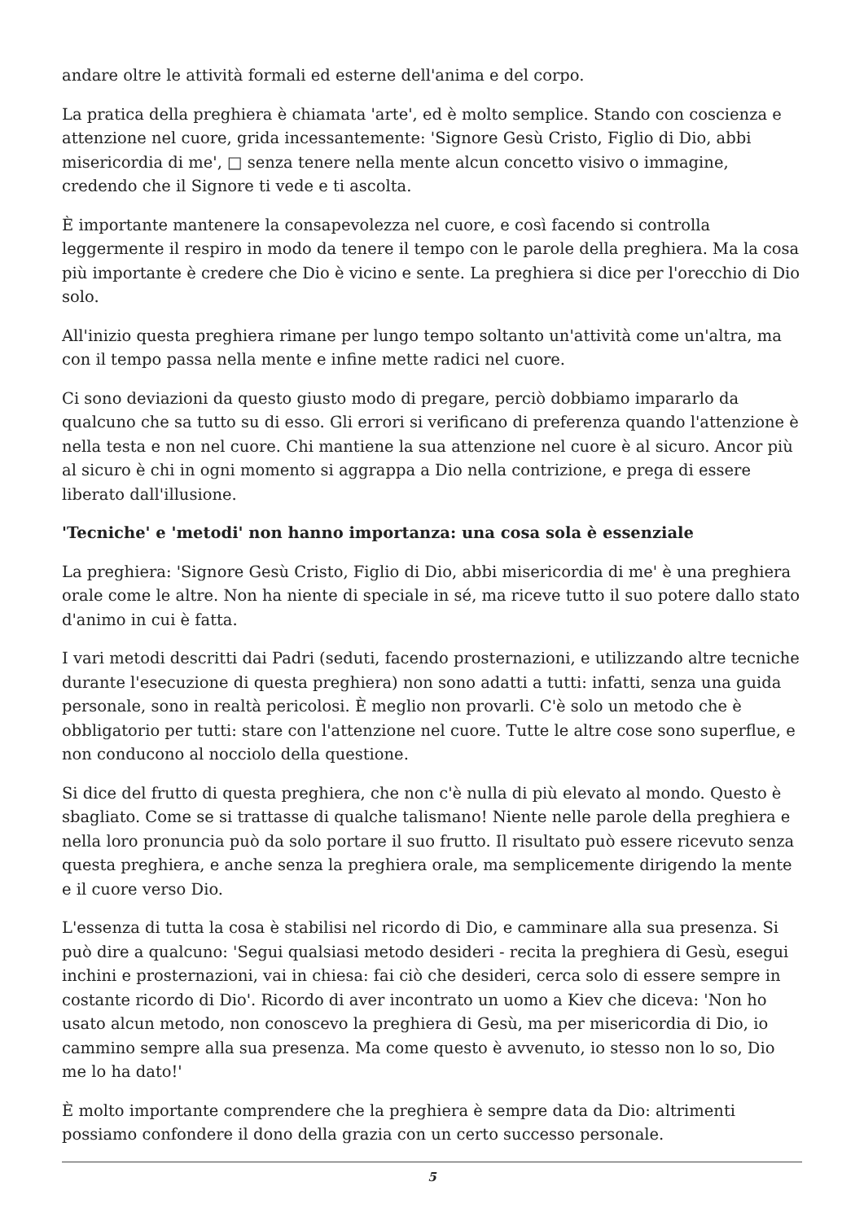andare oltre le attività formali ed esterne dell'anima e del corpo.
La pratica della preghiera è chiamata 'arte', ed è molto semplice. Stando con coscienza e attenzione nel cuore, grida incessantemente: 'Signore Gesù Cristo, Figlio di Dio, abbi misericordia di me', □ senza tenere nella mente alcun concetto visivo o immagine, credendo che il Signore ti vede e ti ascolta.
È importante mantenere la consapevolezza nel cuore, e così facendo si controlla leggermente il respiro in modo da tenere il tempo con le parole della preghiera. Ma la cosa più importante è credere che Dio è vicino e sente. La preghiera si dice per l'orecchio di Dio solo.
All'inizio questa preghiera rimane per lungo tempo soltanto un'attività come un'altra, ma con il tempo passa nella mente e infine mette radici nel cuore.
Ci sono deviazioni da questo giusto modo di pregare, perciò dobbiamo impararlo da qualcuno che sa tutto su di esso. Gli errori si verificano di preferenza quando l'attenzione è nella testa e non nel cuore. Chi mantiene la sua attenzione nel cuore è al sicuro. Ancor più al sicuro è chi in ogni momento si aggrappa a Dio nella contrizione, e prega di essere liberato dall'illusione.
'Tecniche' e 'metodi' non hanno importanza: una cosa sola è essenziale
La preghiera: 'Signore Gesù Cristo, Figlio di Dio, abbi misericordia di me' è una preghiera orale come le altre. Non ha niente di speciale in sé, ma riceve tutto il suo potere dallo stato d'animo in cui è fatta.
I vari metodi descritti dai Padri (seduti, facendo prosternazioni, e utilizzando altre tecniche durante l'esecuzione di questa preghiera) non sono adatti a tutti: infatti, senza una guida personale, sono in realtà pericolosi. È meglio non provarli. C'è solo un metodo che è obbligatorio per tutti: stare con l'attenzione nel cuore. Tutte le altre cose sono superflue, e non conducono al nocciolo della questione.
Si dice del frutto di questa preghiera, che non c'è nulla di più elevato al mondo. Questo è sbagliato. Come se si trattasse di qualche talismano! Niente nelle parole della preghiera e nella loro pronuncia può da solo portare il suo frutto. Il risultato può essere ricevuto senza questa preghiera, e anche senza la preghiera orale, ma semplicemente dirigendo la mente e il cuore verso Dio.
L'essenza di tutta la cosa è stabilisi nel ricordo di Dio, e camminare alla sua presenza. Si può dire a qualcuno: 'Segui qualsiasi metodo desideri - recita la preghiera di Gesù, esegui inchini e prosternazioni, vai in chiesa: fai ciò che desideri, cerca solo di essere sempre in costante ricordo di Dio'. Ricordo di aver incontrato un uomo a Kiev che diceva: 'Non ho usato alcun metodo, non conoscevo la preghiera di Gesù, ma per misericordia di Dio, io cammino sempre alla sua presenza. Ma come questo è avvenuto, io stesso non lo so, Dio me lo ha dato!'
È molto importante comprendere che la preghiera è sempre data da Dio: altrimenti possiamo confondere il dono della grazia con un certo successo personale.
5